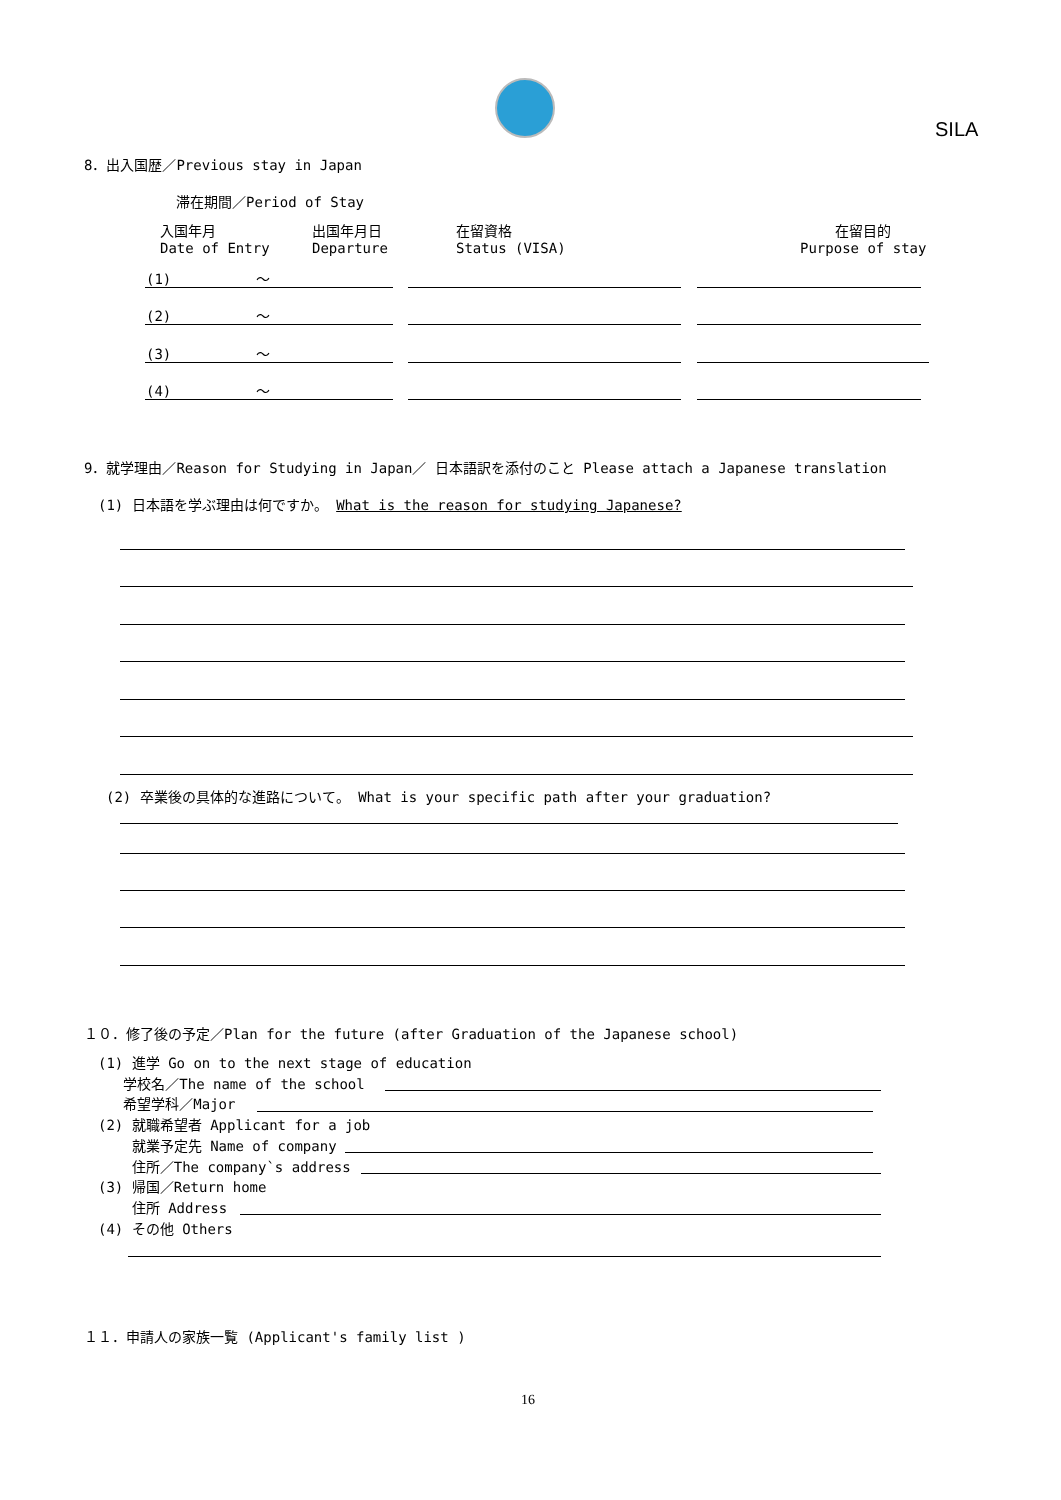SILA
8．出入国歴／Previous stay in Japan
滞在期間／Period of Stay
入国年月
Date of Entry
出国年月日
Departure
在留資格
Status (VISA)
在留目的
Purpose of stay
(1) ～
(2) ～
(3) ～
(4) ～
9．就学理由／Reason for Studying in Japan／ 日本語訳を添付のこと Please attach a Japanese translation
(1) 日本語を学ぶ理由は何ですか。 What is the reason for studying Japanese?
(2) 卒業後の具体的な進路について。 What is your specific path after your graduation?
１０．修了後の予定／Plan for the future (after Graduation of the Japanese school)
(1) 進学 Go on to the next stage of education
学校名／The name of the school
希望学科／Major
(2) 就職希望者 Applicant for a job
就業予定先 Name of company
住所／The company`s address
(3) 帰国／Return home
住所 Address
(4) その他 Others
１１．申請人の家族一覧 (Applicant's family list )
16